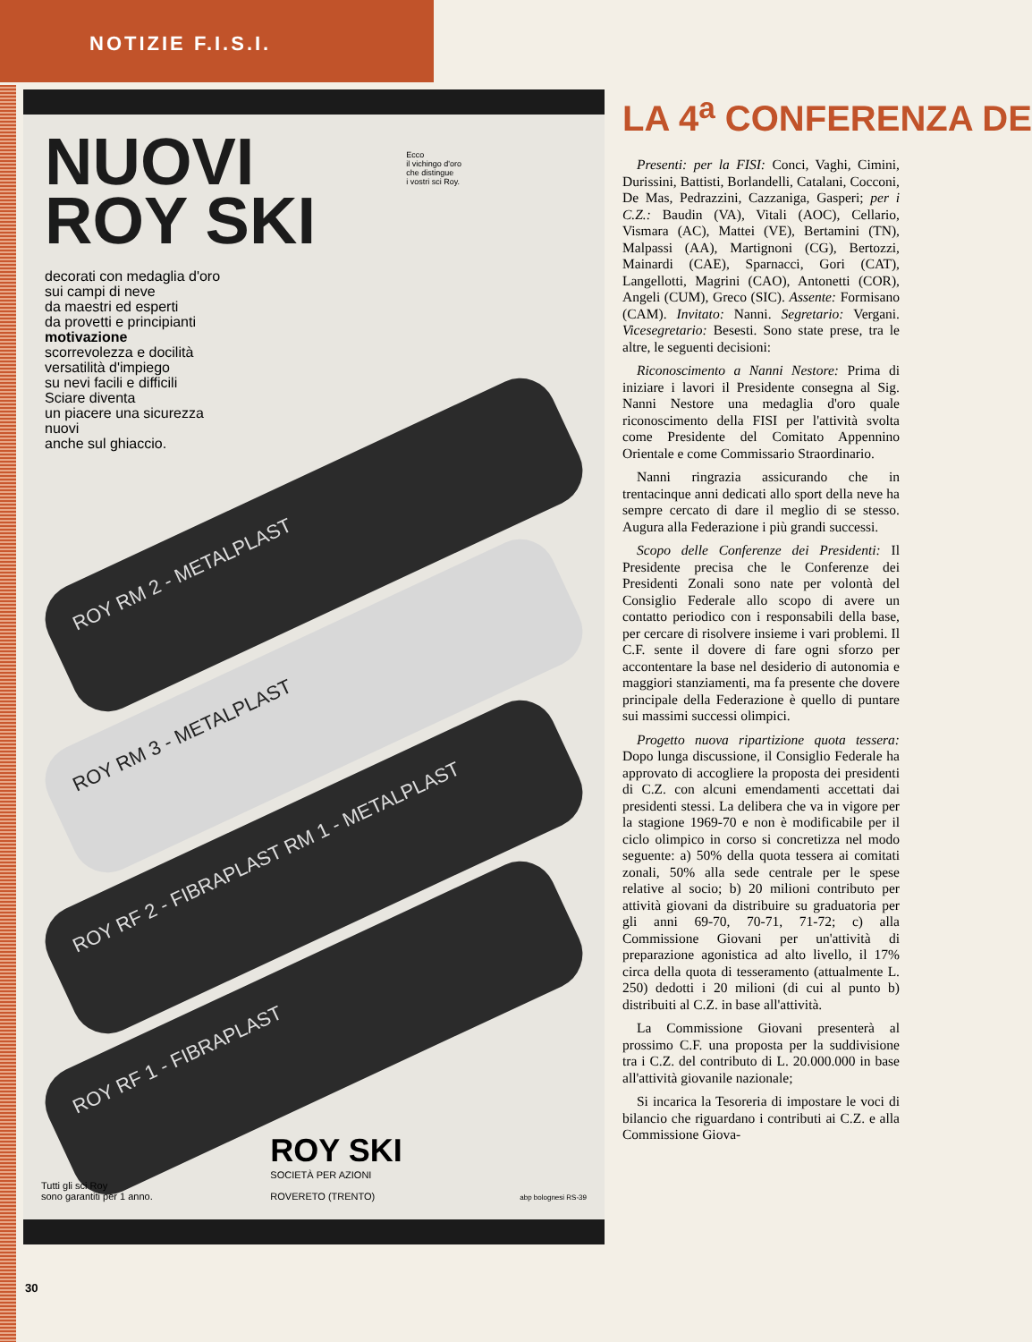NOTIZIE F.I.S.I.
NUOVI
ROY SKI
Ecco
il vichingo d'oro
che distingue
i vostri sci Roy.
decorati con medaglia d'oro
sui campi di neve
da maestri ed esperti
da provetti e principianti
motivazione
scorrevolezza e docilità
versatilità d'impiego
su nevi facili e difficili
Sciare diventa
un piacere una sicurezza
nuovi
anche sul ghiaccio.
ROY RM 2 - METALPLAST
ROY RM 3 - METALPLAST
ROY RF 2 - FIBRAPLAST RM 1 - METALPLAST
ROY RF 1 - FIBRAPLAST
Tutti gli sci Roy
sono garantiti per 1 anno.
ROY SKI
SOCIETÀ PER AZIONI
ROVERETO (TRENTO)
abp bolognesi RS-39
LA 4<sup>a</sup> CONFERENZA DE
Presenti: per la FISI: Conci, Vaghi, Cimini, Durissini, Battisti, Borlandelli, Catalani, Cocconi, De Mas, Pedrazzini, Cazzaniga, Gasperi; per i C.Z.: Baudin (VA), Vitali (AOC), Cellario, Vismara (AC), Mattei (VE), Bertamini (TN), Malpassi (AA), Martignoni (CG), Bertozzi, Mainardi (CAE), Sparnacci, Gori (CAT), Langellotti, Magrini (CAO), Antonetti (COR), Angeli (CUM), Greco (SIC). Assente: Formisano (CAM). Invitato: Nanni. Segretario: Vergani. Vicesegretario: Besesti. Sono state prese, tra le altre, le seguenti decisioni:
Riconoscimento a Nanni Nestore: Prima di iniziare i lavori il Presidente consegna al Sig. Nanni Nestore una medaglia d'oro quale riconoscimento della FISI per l'attività svolta come Presidente del Comitato Appennino Orientale e come Commissario Straordinario.
Nanni ringrazia assicurando che in trentacinque anni dedicati allo sport della neve ha sempre cercato di dare il meglio di se stesso. Augura alla Federazione i più grandi successi.
Scopo delle Conferenze dei Presidenti: Il Presidente precisa che le Conferenze dei Presidenti Zonali sono nate per volontà del Consiglio Federale allo scopo di avere un contatto periodico con i responsabili della base, per cercare di risolvere insieme i vari problemi. Il C.F. sente il dovere di fare ogni sforzo per accontentare la base nel desiderio di autonomia e maggiori stanziamenti, ma fa presente che dovere principale della Federazione è quello di puntare sui massimi successi olimpici.
Progetto nuova ripartizione quota tessera: Dopo lunga discussione, il Consiglio Federale ha approvato di accogliere la proposta dei presidenti di C.Z. con alcuni emendamenti accettati dai presidenti stessi. La delibera che va in vigore per la stagione 1969-70 e non è modificabile per il ciclo olimpico in corso si concretizza nel modo seguente: a) 50% della quota tessera ai comitati zonali, 50% alla sede centrale per le spese relative al socio; b) 20 milioni contributo per attività giovani da distribuire su graduatoria per gli anni 69-70, 70-71, 71-72; c) alla Commissione Giovani per un'attività di preparazione agonistica ad alto livello, il 17% circa della quota di tesseramento (attualmente L. 250) dedotti i 20 milioni (di cui al punto b) distribuiti al C.Z. in base all'attività.
La Commissione Giovani presenterà al prossimo C.F. una proposta per la suddivisione tra i C.Z. del contributo di L. 20.000.000 in base all'attività giovanile nazionale;
Si incarica la Tesoreria di impostare le voci di bilancio che riguardano i contributi ai C.Z. e alla Commissione Giova-
30